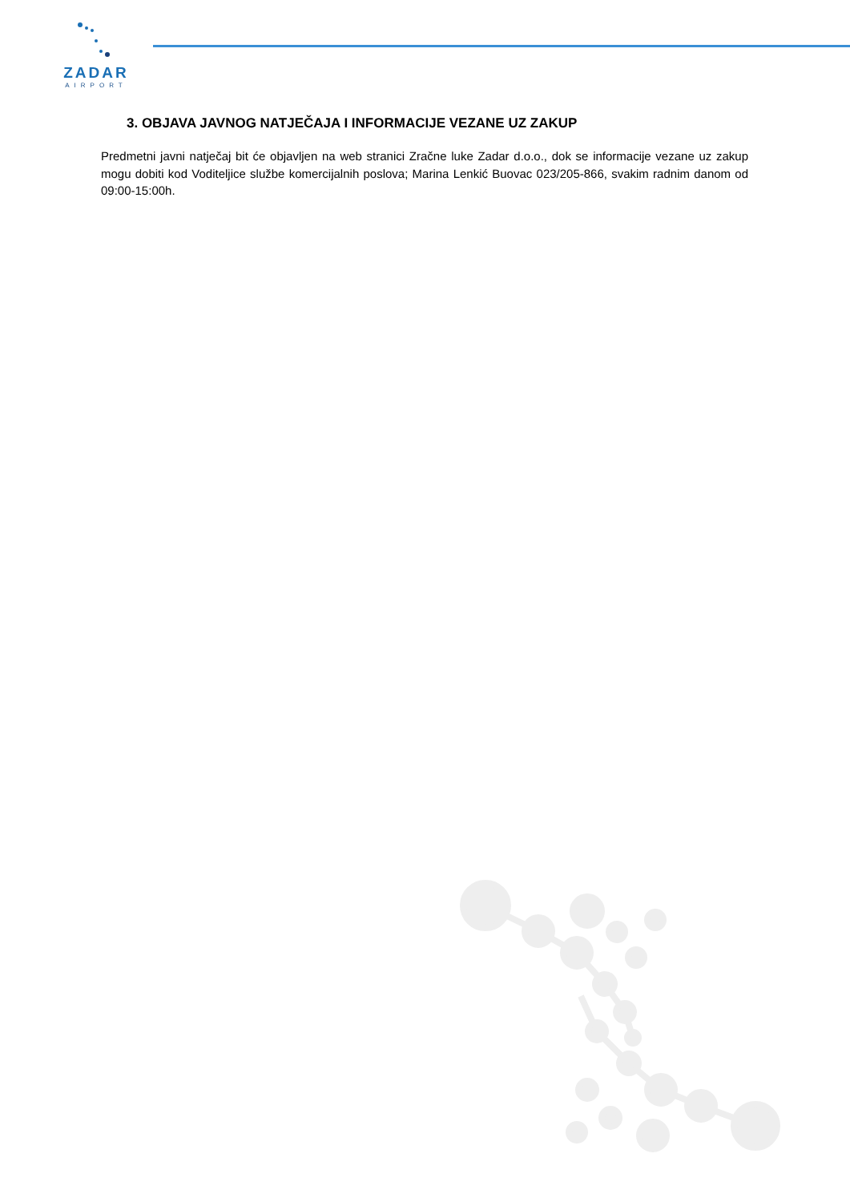ZADAR
AIRPORT
3. OBJAVA JAVNOG NATJEČAJA I INFORMACIJE VEZANE UZ ZAKUP
Predmetni javni natječaj bit će objavljen na web stranici Zračne luke Zadar d.o.o., dok se informacije vezane uz zakup mogu dobiti kod Voditeljice službe komercijalnih poslova; Marina Lenkić Buovac 023/205-866, svakim radnim danom od 09:00-15:00h.